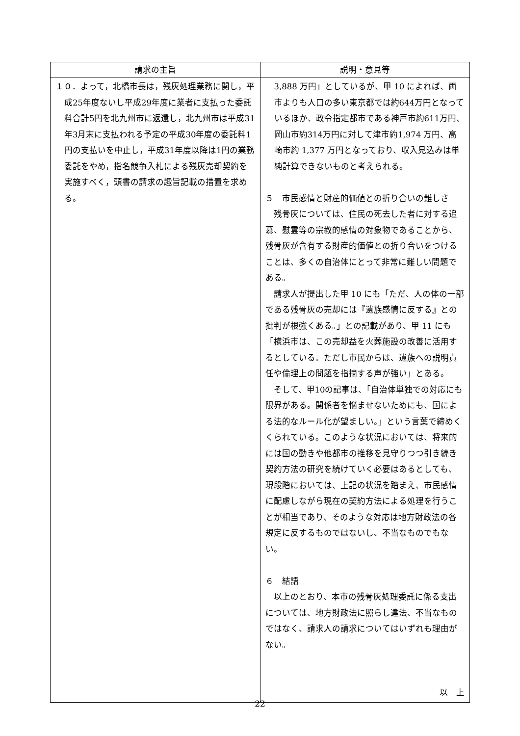| 請求の主旨 | 説明・意見等 |
| --- | --- |
| １０．よって，北橋市長は，残灰処理業務に関し，平成25年度ないし平成29年度に業者に支払った委託料合計5円を北九州市に返還し，北九州市は平成31年3月末に支払われる予定の平成30年度の委託料1円の支払いを中止し，平成31年度以降は1円の業務委託をやめ，指名競争入札による残灰売却契約を実施すべく，頭書の請求の趣旨記載の措置を求める。 | 3,888 万円」としているが、甲 10 によれば、両市よりも人口の多い東京都では約644万円となっているほか、政令指定都市である神戸市約611万円、岡山市約314万円に対して津市約1,974 万円、高崎市約 1,377 万円となっており、収入見込みは単純計算できないものと考えられる。 ５ 市民感情と財産的価値との折り合いの難しさ 残骨灰については、住民の死去した者に対する追慕、慰霊等の宗教的感情の対象物であることから、残骨灰が含有する財産的価値との折り合いをつけることは、多くの自治体にとって非常に難しい問題である。 請求人が提出した甲 10 にも「ただ、人の体の一部である残骨灰の売却には『遺族感情に反する』との批判が根強くある。」との記載があり、甲 11 にも「横浜市は、この売却益を火葬施設の改善に活用するとしている。ただし市民からは、遺族への説明責任や倫理上の問題を指摘する声が強い」とある。 そして、甲10の記事は、「自治体単独での対応にも限界がある。関係者を悩ませないためにも、国による法的なルール化が望ましい。」という言葉で締めくくられている。このような状況においては、将来的には国の動きや他都市の推移を見守りつつ引き続き契約方法の研究を続けていく必要はあるとしても、現段階においては、上記の状況を踏まえ、市民感情に配慮しながら現在の契約方法による処理を行うことが相当であり、そのような対応は地方財政法の各規定に反するものではないし、不当なものでもない。 ６ 結語 以上のとおり、本市の残骨灰処理委託に係る支出については、地方財政法に照らし違法、不当なものではなく、請求人の請求についてはいずれも理由がない。 以 上 |
22